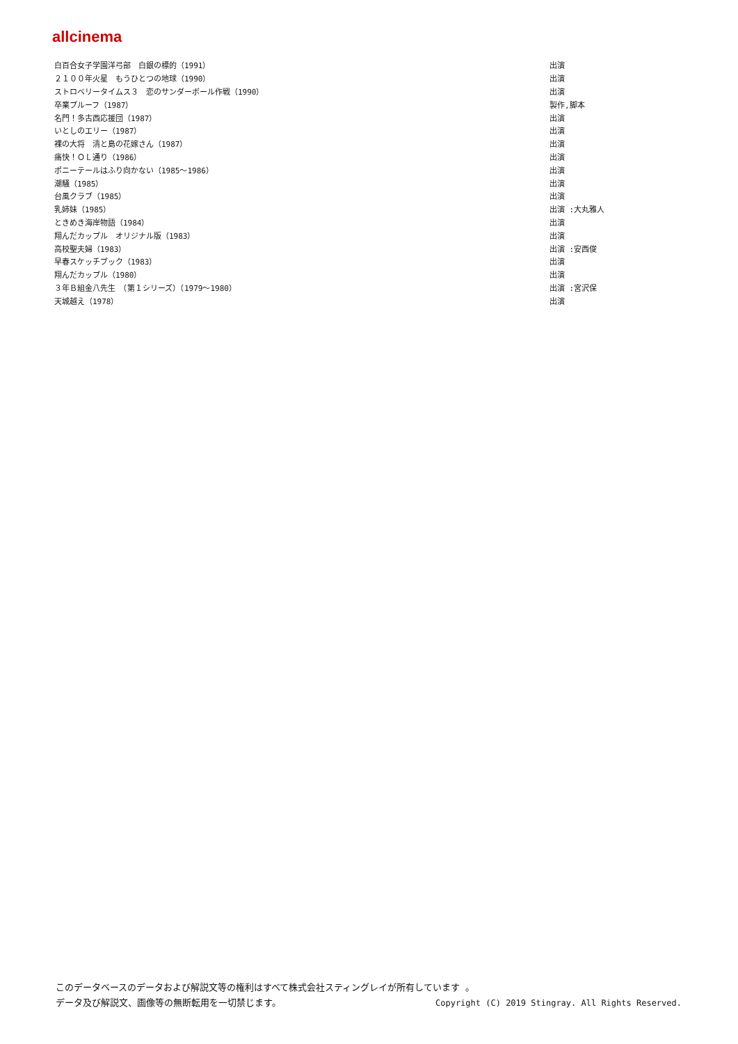allcinema
| 白百合女子学園洋弓部 白銀の標的（1991） | 出演 |
| ２１００年火星 もうひとつの地球（1990） | 出演 |
| ストロベリータイムス３ 恋のサンダーボール作戦（1990） | 出演 |
| 卒業プルーフ（1987） | 製作,脚本 |
| 名門！多古西応援団（1987） | 出演 |
| いとしのエリー（1987） | 出演 |
| 裸の大将 清と島の花嫁さん（1987） | 出演 |
| 痛快！ＯＬ通り（1986） | 出演 |
| ポニーテールはふり向かない（1985～1986） | 出演 |
| 潮騒（1985） | 出演 |
| 台風クラブ（1985） | 出演 |
| 乳姉妹（1985） | 出演 :大丸雅人 |
| ときめき海岸物語（1984） | 出演 |
| 翔んだカップル オリジナル版（1983） | 出演 |
| 高校聖夫婦（1983） | 出演 :安西俊 |
| 早春スケッチブック（1983） | 出演 |
| 翔んだカップル（1980） | 出演 |
| ３年Ｂ組金八先生 （第１シリーズ）（1979～1980） | 出演 :宮沢保 |
| 天城越え（1978） | 出演 |
このデータベースのデータおよび解説文等の権利はすべて株式会社スティングレイが所有しています 。
Copyright (C) 2019 Stingray. All Rights Reserved. データ及び解説文、画像等の無断転用を一切禁じます。